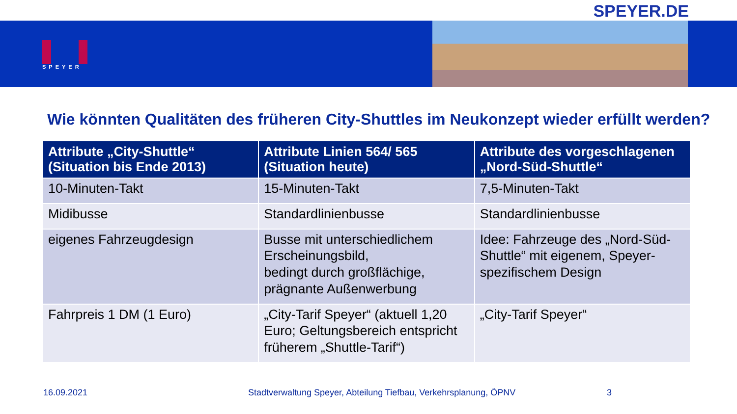SPEYER.DE
SPEYER
Wie könnten Qualitäten des früheren City-Shuttles im Neukonzept wieder erfüllt werden?
| Attribute „City-Shuttle“ (Situation bis Ende 2013) | Attribute Linien 564/ 565 (Situation heute) | Attribute des vorgeschlagenen „Nord-Süd-Shuttle“ |
| --- | --- | --- |
| 10-Minuten-Takt | 15-Minuten-Takt | 7,5-Minuten-Takt |
| Midibusse | Standardlinienbusse | Standardlinienbusse |
| eigenes Fahrzeugdesign | Busse mit unterschiedlichem Erscheinungsbild, bedingt durch großflächige, prägnante Außenwerbung | Idee: Fahrzeuge des „Nord-Süd-Shuttle“ mit eigenem, Speyer-spezifischem Design |
| Fahrpreis 1 DM (1 Euro) | „City-Tarif Speyer“ (aktuell 1,20 Euro; Geltungsbereich entspricht früherem „Shuttle-Tarif“) | „City-Tarif Speyer“ |
16.09.2021 Stadtverwaltung Speyer, Abteilung Tiefbau, Verkehrsplanung, ÖPNV 3